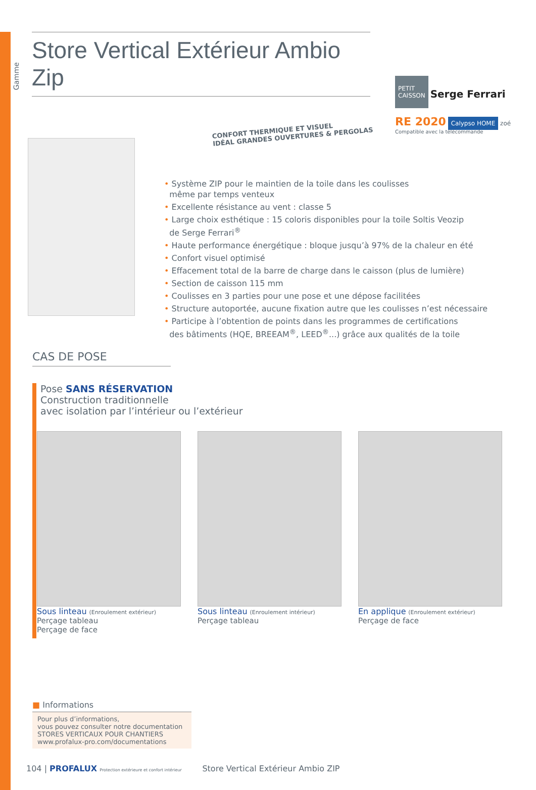Gamme
Store Vertical Extérieur Ambio Zip
PETIT
CAISSON Serge Ferrari
RE 2020 Calypso HOME zoé
Compatible avec la télécommande
CONFORT THERMIQUE ET VISUEL
IDÉAL GRANDES OUVERTURES & PERGOLAS
• Système ZIP pour le maintien de la toile dans les coulisses
même par temps venteux
• Excellente résistance au vent : classe 5
• Large choix esthétique : 15 coloris disponibles pour la toile Soltis Veozip
de Serge Ferrari<sup>®</sup>
• Haute performance énergétique : bloque jusqu’à 97% de la chaleur en été
• Confort visuel optimisé
• Effacement total de la barre de charge dans le caisson (plus de lumière)
• Section de caisson 115 mm
• Coulisses en 3 parties pour une pose et une dépose facilitées
• Structure autoportée, aucune fixation autre que les coulisses n’est nécessaire
• Participe à l’obtention de points dans les programmes de certifications
des bâtiments (HQE, BREEAM<sup>®</sup>, LEED<sup>®</sup>...) grâce aux qualités de la toile
CAS DE POSE
Pose SANS RÉSERVATION
Construction traditionnelle
avec isolation par l’intérieur ou l’extérieur
Sous linteau (Enroulement extérieur)
Perçage tableau
Perçage de face
Sous linteau (Enroulement intérieur)
Perçage tableau
En applique (Enroulement extérieur)
Perçage de face
■ Informations
Pour plus d’informations,
vous pouvez consulter notre documentation
STORES VERTICAUX POUR CHANTIERS
www.profalux-pro.com/documentations
104 | PROFALUX Protection extérieure et confort intérieur Store Vertical Extérieur Ambio ZIP